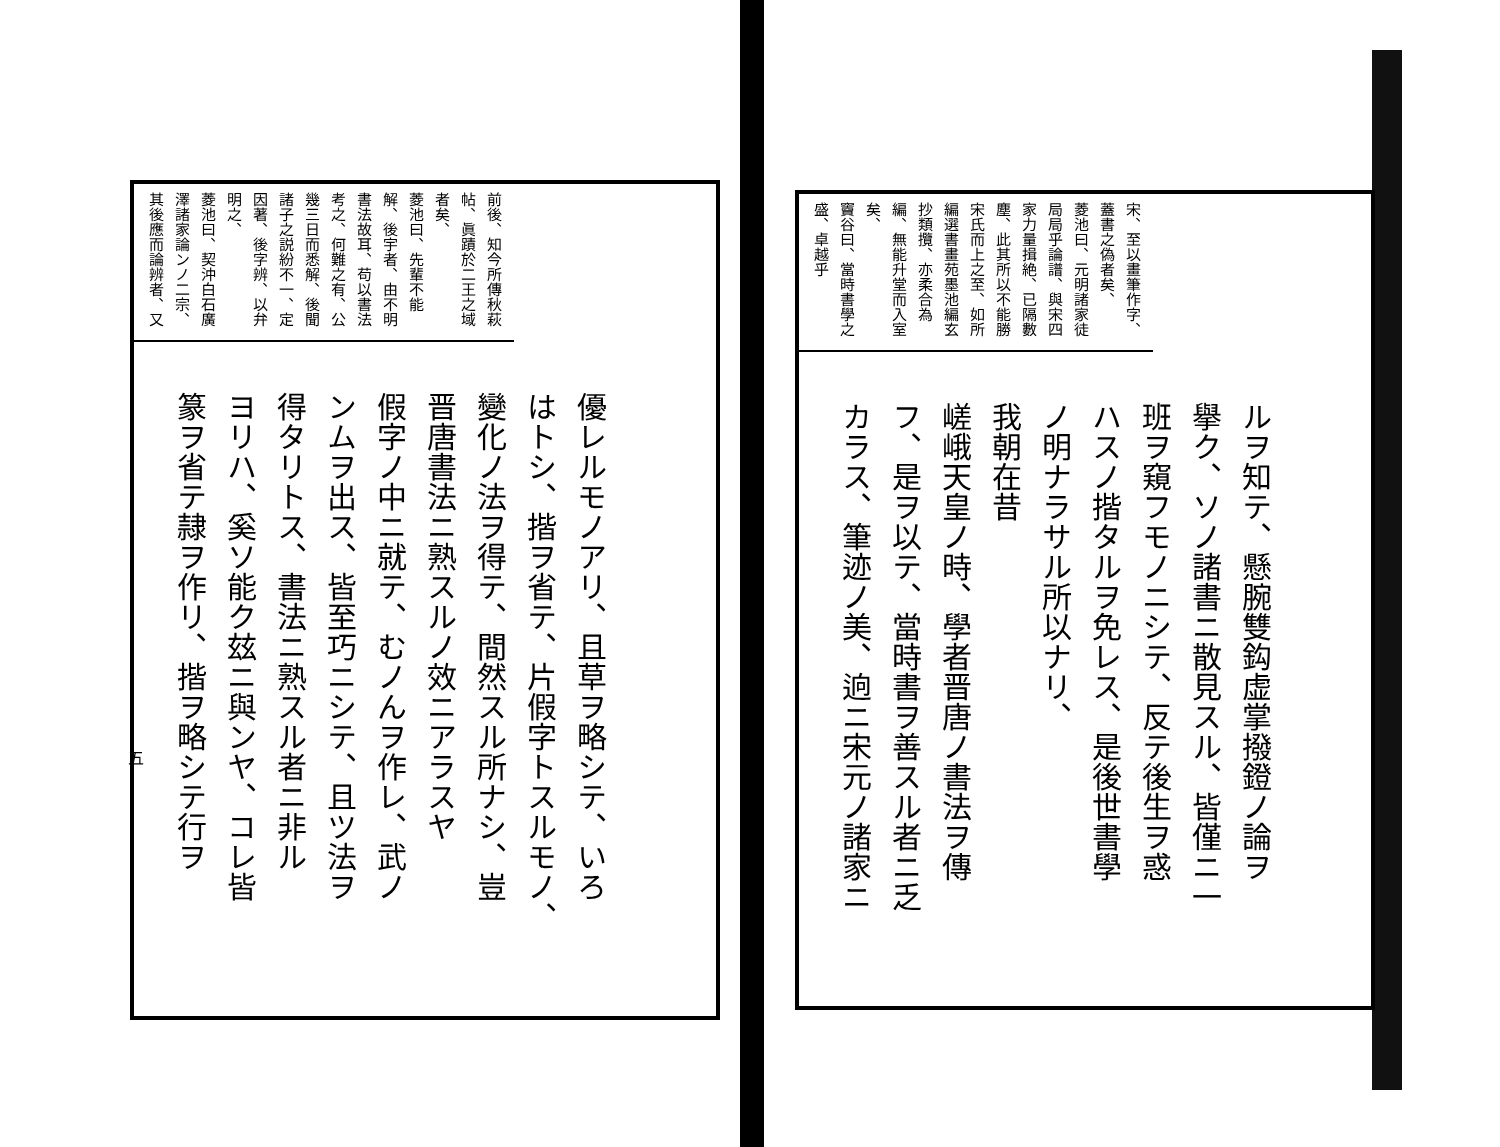宋、至以畫筆作字、蓋書之偽者矣、
菱池曰、元明諸家徒局局乎論譜、與宋四家力量揖絶、已隔數塵、此其所以不能勝宋氏而上之至、如所編選書畫苑墨池編玄抄類攬、亦柔合為編、無能升堂而入室矣、
竇谷曰、當時書學之盛、卓越乎
ルヲ知テ、懸腕雙鈎虚掌撥鐙ノ論ヲ
擧ク、ソノ諸書ニ散見スル、皆僅ニ一
班ヲ窺フモノニシテ、反テ後生ヲ惑
ハスノ揩タルヲ免レス、是後世書學
ノ明ナラサル所以ナリ、
我朝在昔
嵯峨天皇ノ時、學者晋唐ノ書法ヲ傳
フ、是ヲ以テ、當時書ヲ善スル者ニ乏
カラス、筆迹ノ美、逈ニ宋元ノ諸家ニ
前後、知今所傳秋萩帖、眞蹟於二王之域者矣、
菱池曰、先輩不能解、後宇者、由不明書法故耳、苟以書法考之、何難之有、公幾三日而悉解、後聞諸子之説紛不一、定因著、後字辨、以弁明之、
菱池曰、契沖白石廣澤諸家論ンノ二宗、其後應而論辨者、又
優レルモノアリ、且草ヲ略シテ、いろ
はトシ、揩ヲ省テ、片假字トスルモノ、
變化ノ法ヲ得テ、間然スル所ナシ、豈
晋唐書法ニ熟スルノ效ニアラスヤ
假字ノ中ニ就テ、むノんヲ作レ、武ノ
ンムヲ出ス、皆至巧ニシテ、且ツ法ヲ
得タリトス、書法ニ熟スル者ニ非ル
ヨリハ、奚ソ能ク玆ニ與ンヤ、コレ皆
篆ヲ省テ隷ヲ作リ、揩ヲ略シテ行ヲ
五